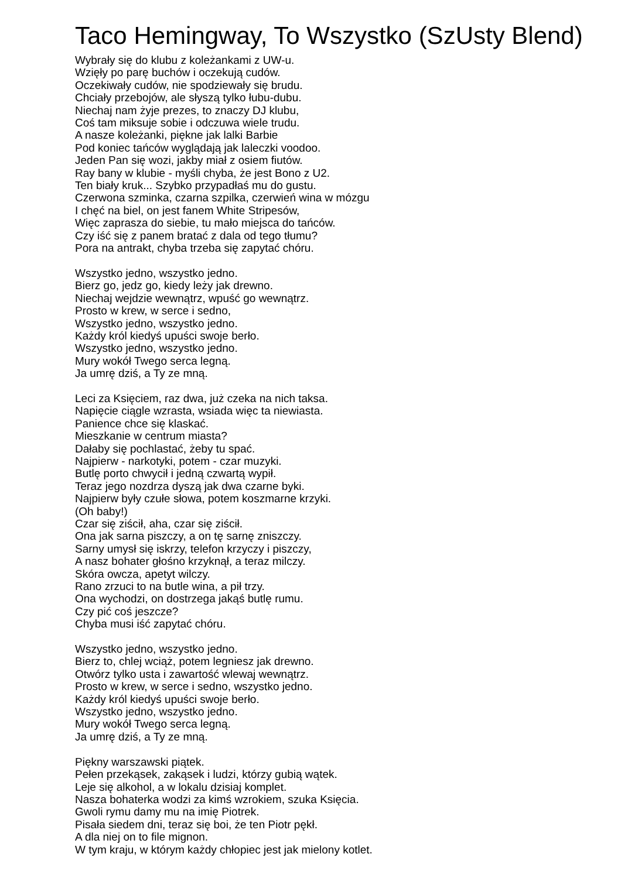Taco Hemingway, To Wszystko (SzUsty Blend)
Wybrały się do klubu z koleżankami z UW-u.
Wzięły po parę buchów i oczekują cudów.
Oczekiwały cudów, nie spodziewały się brudu.
Chciały przebojów, ale słyszą tylko łubu-dubu.
Niechaj nam żyje prezes, to znaczy DJ klubu,
Coś tam miksuje sobie i odczuwa wiele trudu.
A nasze koleżanki, piękne jak lalki Barbie
Pod koniec tańców wyglądają jak laleczki voodoo.
Jeden Pan się wozi, jakby miał z osiem fiutów.
Ray bany w klubie - myśli chyba, że jest Bono z U2.
Ten biały kruk... Szybko przypadłaś mu do gustu.
Czerwona szminka, czarna szpilka, czerwień wina w mózgu
I chęć na biel, on jest fanem White Stripesów,
Więc zaprasza do siebie, tu mało miejsca do tańców.
Czy iść się z panem bratać z dala od tego tłumu?
Pora na antrakt, chyba trzeba się zapytać chóru.
Wszystko jedno, wszystko jedno.
Bierz go, jedz go, kiedy leży jak drewno.
Niechaj wejdzie wewnątrz, wpuść go wewnątrz.
Prosto w krew, w serce i sedno,
Wszystko jedno, wszystko jedno.
Każdy król kiedyś upuści swoje berło.
Wszystko jedno, wszystko jedno.
Mury wokół Twego serca legną.
Ja umrę dziś, a Ty ze mną.
Leci za Księciem, raz dwa, już czeka na nich taksa.
Napięcie ciągle wzrasta, wsiada więc ta niewiasta.
Panience chce się klaskać.
Mieszkanie w centrum miasta?
Dałaby się pochlastać, żeby tu spać.
Najpierw - narkotyki, potem - czar muzyki.
Butlę porto chwycił i jedną czwartą wypił.
Teraz jego nozdrza dyszą jak dwa czarne byki.
Najpierw były czułe słowa, potem koszmarne krzyki.
(Oh baby!)
Czar się ziścił, aha, czar się ziścił.
Ona jak sarna piszczy, a on tę sarnę zniszczy.
Sarny umysł się iskrzy, telefon krzyczy i piszczy,
A nasz bohater głośno krzyknął, a teraz milczy.
Skóra owcza, apetyt wilczy.
Rano zrzuci to na butle wina, a pił trzy.
Ona wychodzi, on dostrzega jakąś butlę rumu.
Czy pić coś jeszcze?
Chyba musi iść zapytać chóru.
Wszystko jedno, wszystko jedno.
Bierz to, chlej wciąż, potem legniesz jak drewno.
Otwórz tylko usta i zawartość wlewaj wewnątrz.
Prosto w krew, w serce i sedno, wszystko jedno.
Każdy król kiedyś upuści swoje berło.
Wszystko jedno, wszystko jedno.
Mury wokół Twego serca legną.
Ja umrę dziś, a Ty ze mną.
Piękny warszawski piątek.
Pełen przekąsek, zakąsek i ludzi, którzy gubią wątek.
Leje się alkohol, a w lokalu dzisiaj komplet.
Nasza bohaterka wodzi za kimś wzrokiem, szuka Księcia.
Gwoli rymu damy mu na imię Piotrek.
Pisała siedem dni, teraz się boi, że ten Piotr pękł.
A dla niej on to file mignon.
W tym kraju, w którym każdy chłopiec jest jak mielony kotlet.